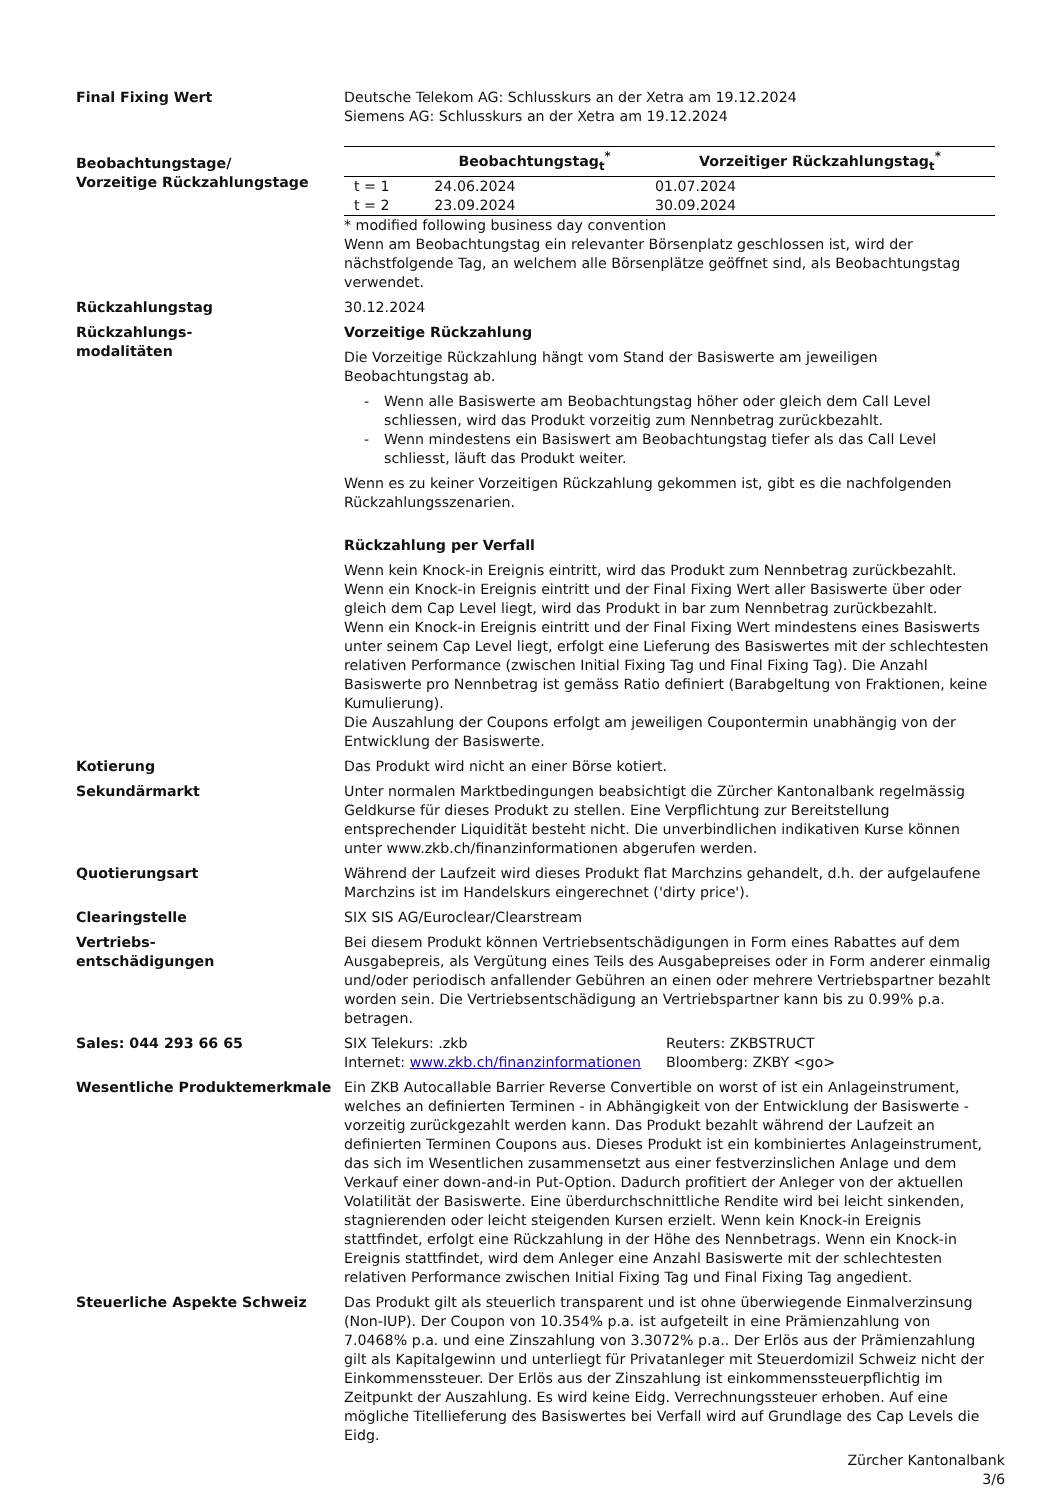Final Fixing Wert Deutsche Telekom AG: Schlusskurs an der Xetra am 19.12.2024
Siemens AG: Schlusskurs an der Xetra am 19.12.2024
Beobachtungstage/
Vorzeitige Rückzahlungstage
| | Beobachtungstag<sub>t</sub><sup>*</sup> | Vorzeitiger Rückzahlungstag<sub>t</sub><sup>*</sup> |
| --- | --- | --- |
| t = 1 | 24.06.2024 | 01.07.2024 |
| t = 2 | 23.09.2024 | 30.09.2024 |
* modified following business day convention
Wenn am Beobachtungstag ein relevanter Börsenplatz geschlossen ist, wird der nächstfolgende Tag, an welchem alle Börsenplätze geöffnet sind, als Beobachtungstag verwendet.
Rückzahlungstag 30.12.2024
Rückzahlungs-
modalitäten
Vorzeitige Rückzahlung
Die Vorzeitige Rückzahlung hängt vom Stand der Basiswerte am jeweiligen Beobachtungstag ab.
- Wenn alle Basiswerte am Beobachtungstag höher oder gleich dem Call Level schliessen, wird das Produkt vorzeitig zum Nennbetrag zurückbezahlt.
- Wenn mindestens ein Basiswert am Beobachtungstag tiefer als das Call Level schliesst, läuft das Produkt weiter.
Wenn es zu keiner Vorzeitigen Rückzahlung gekommen ist, gibt es die nachfolgenden Rückzahlungsszenarien.
Rückzahlung per Verfall
Wenn kein Knock-in Ereignis eintritt, wird das Produkt zum Nennbetrag zurückbezahlt.
Wenn ein Knock-in Ereignis eintritt und der Final Fixing Wert aller Basiswerte über oder gleich dem Cap Level liegt, wird das Produkt in bar zum Nennbetrag zurückbezahlt.
Wenn ein Knock-in Ereignis eintritt und der Final Fixing Wert mindestens eines Basiswerts unter seinem Cap Level liegt, erfolgt eine Lieferung des Basiswertes mit der schlechtesten relativen Performance (zwischen Initial Fixing Tag und Final Fixing Tag). Die Anzahl Basiswerte pro Nennbetrag ist gemäss Ratio definiert (Barabgeltung von Fraktionen, keine Kumulierung).
Die Auszahlung der Coupons erfolgt am jeweiligen Coupontermin unabhängig von der Entwicklung der Basiswerte.
Kotierung Das Produkt wird nicht an einer Börse kotiert.
Sekundärmarkt Unter normalen Marktbedingungen beabsichtigt die Zürcher Kantonalbank regelmässig Geldkurse für dieses Produkt zu stellen. Eine Verpflichtung zur Bereitstellung entsprechender Liquidität besteht nicht. Die unverbindlichen indikativen Kurse können unter www.zkb.ch/finanzinformationen abgerufen werden.
Quotierungsart Während der Laufzeit wird dieses Produkt flat Marchzins gehandelt, d.h. der aufgelaufene Marchzins ist im Handelskurs eingerechnet ('dirty price').
Clearingstelle SIX SIS AG/Euroclear/Clearstream
Vertriebs-
entschädigungen
Bei diesem Produkt können Vertriebsentschädigungen in Form eines Rabattes auf dem Ausgabepreis, als Vergütung eines Teils des Ausgabepreises oder in Form anderer einmalig und/oder periodisch anfallender Gebühren an einen oder mehrere Vertriebspartner bezahlt worden sein. Die Vertriebsentschädigung an Vertriebspartner kann bis zu 0.99% p.a. betragen.
Sales: 044 293 66 65 SIX Telekurs: .zkb
Internet: www.zkb.ch/finanzinformationen
Reuters: ZKBSTRUCT
Bloomberg: ZKBY <go>
Wesentliche Produktemerkmale Ein ZKB Autocallable Barrier Reverse Convertible on worst of ist ein Anlageinstrument, welches an definierten Terminen - in Abhängigkeit von der Entwicklung der Basiswerte - vorzeitig zurückgezahlt werden kann. Das Produkt bezahlt während der Laufzeit an definierten Terminen Coupons aus. Dieses Produkt ist ein kombiniertes Anlageinstrument, das sich im Wesentlichen zusammensetzt aus einer festverzinslichen Anlage und dem Verkauf einer down-and-in Put-Option. Dadurch profitiert der Anleger von der aktuellen Volatilität der Basiswerte. Eine überdurchschnittliche Rendite wird bei leicht sinkenden, stagnierenden oder leicht steigenden Kursen erzielt. Wenn kein Knock-in Ereignis stattfindet, erfolgt eine Rückzahlung in der Höhe des Nennbetrags. Wenn ein Knock-in Ereignis stattfindet, wird dem Anleger eine Anzahl Basiswerte mit der schlechtesten relativen Performance zwischen Initial Fixing Tag und Final Fixing Tag angedient.
Steuerliche Aspekte Schweiz Das Produkt gilt als steuerlich transparent und ist ohne überwiegende Einmalverzinsung (Non-IUP). Der Coupon von 10.354% p.a. ist aufgeteilt in eine Prämienzahlung von 7.0468% p.a. und eine Zinszahlung von 3.3072% p.a.. Der Erlös aus der Prämienzahlung gilt als Kapitalgewinn und unterliegt für Privatanleger mit Steuerdomizil Schweiz nicht der Einkommenssteuer. Der Erlös aus der Zinszahlung ist einkommenssteuerpflichtig im Zeitpunkt der Auszahlung. Es wird keine Eidg. Verrechnungssteuer erhoben. Auf eine mögliche Titellieferung des Basiswertes bei Verfall wird auf Grundlage des Cap Levels die Eidg.
Zürcher Kantonalbank
3/6